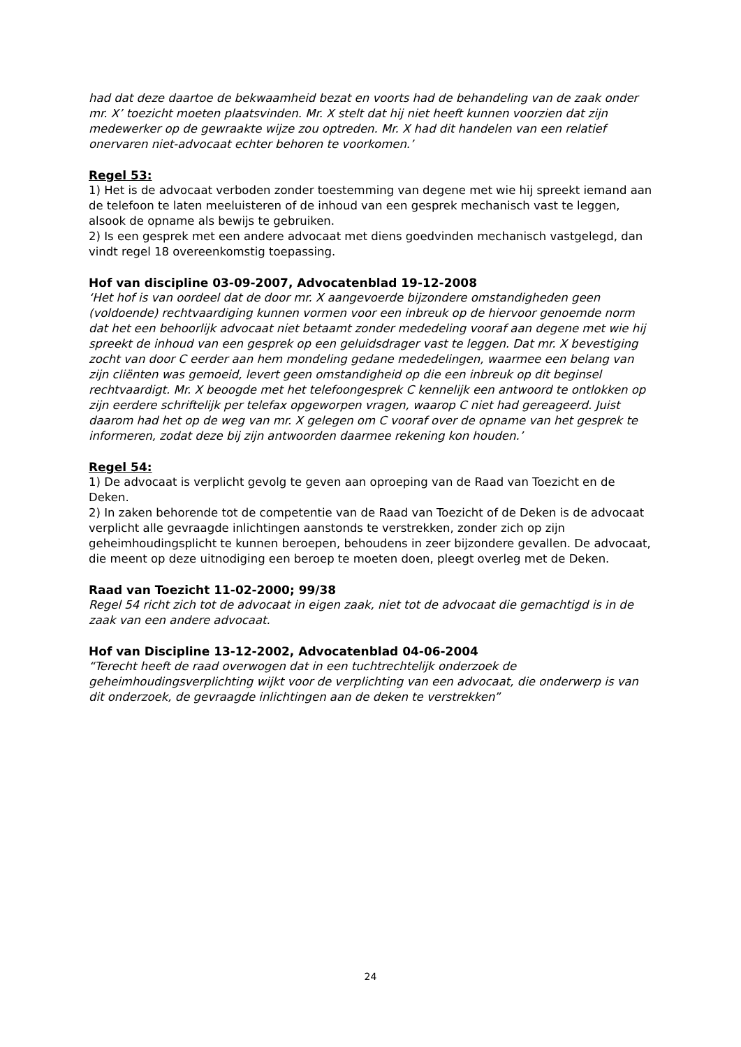had dat deze daartoe de bekwaamheid bezat en voorts had de behandeling van de zaak onder mr. X’ toezicht moeten plaatsvinden. Mr. X stelt dat hij niet heeft kunnen voorzien dat zijn medewerker op de gewraakte wijze zou optreden. Mr. X had dit handelen van een relatief onervaren niet-advocaat echter behoren te voorkomen.’
Regel 53:
1) Het is de advocaat verboden zonder toestemming van degene met wie hij spreekt iemand aan de telefoon te laten meeluisteren of de inhoud van een gesprek mechanisch vast te leggen, alsook de opname als bewijs te gebruiken.
2) Is een gesprek met een andere advocaat met diens goedvinden mechanisch vastgelegd, dan vindt regel 18 overeenkomstig toepassing.
Hof van discipline 03-09-2007, Advocatenblad 19-12-2008
‘Het hof is van oordeel dat de door mr. X aangevoerde bijzondere omstandigheden geen (voldoende) rechtvaardiging kunnen vormen voor een inbreuk op de hiervoor genoemde norm dat het een behoorlijk advocaat niet betaamt zonder mededeling vooraf aan degene met wie hij spreekt de inhoud van een gesprek op een geluidsdrager vast te leggen. Dat mr. X bevestiging zocht van door C eerder aan hem mondeling gedane mededelingen, waarmee een belang van zijn cliënten was gemoeid, levert geen omstandigheid op die een inbreuk op dit beginsel rechtvaardigt. Mr. X beoogde met het telefoongesprek C kennelijk een antwoord te ontlokken op zijn eerdere schriftelijk per telefax opgeworpen vragen, waarop C niet had gereageerd. Juist daarom had het op de weg van mr. X gelegen om C vooraf over de opname van het gesprek te informeren, zodat deze bij zijn antwoorden daarmee rekening kon houden.’
Regel 54:
1) De advocaat is verplicht gevolg te geven aan oproeping van de Raad van Toezicht en de Deken.
2) In zaken behorende tot de competentie van de Raad van Toezicht of de Deken is de advocaat verplicht alle gevraagde inlichtingen aanstonds te verstrekken, zonder zich op zijn geheimhoudingsplicht te kunnen beroepen, behoudens in zeer bijzondere gevallen. De advocaat, die meent op deze uitnodiging een beroep te moeten doen, pleegt overleg met de Deken.
Raad van Toezicht 11-02-2000; 99/38
Regel 54 richt zich tot de advocaat in eigen zaak, niet tot de advocaat die gemachtigd is in de zaak van een andere advocaat.
Hof van Discipline 13-12-2002, Advocatenblad 04-06-2004
“Terecht heeft de raad overwogen dat in een tuchtrechtelijk onderzoek de geheimhoudingsverplichting wijkt voor de verplichting van een advocaat, die onderwerp is van dit onderzoek, de gevraagde inlichtingen aan de deken te verstrekken”
24